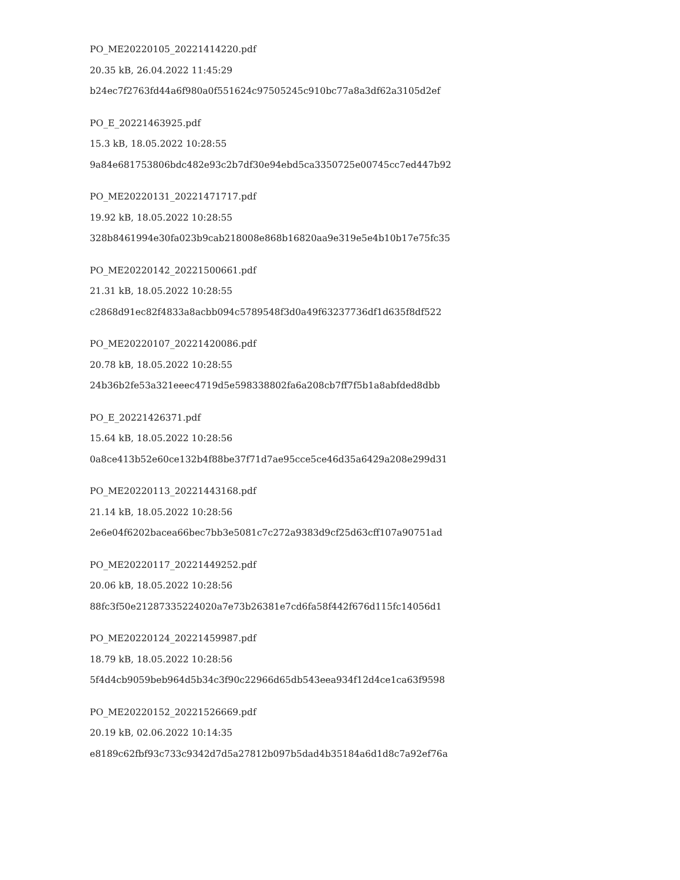PO_ME20220105_20221414220.pdf
20.35 kB, 26.04.2022 11:45:29
b24ec7f2763fd44a6f980a0f551624c97505245c910bc77a8a3df62a3105d2ef
PO_E_20221463925.pdf
15.3 kB, 18.05.2022 10:28:55
9a84e681753806bdc482e93c2b7df30e94ebd5ca3350725e00745cc7ed447b92
PO_ME20220131_20221471717.pdf
19.92 kB, 18.05.2022 10:28:55
328b8461994e30fa023b9cab218008e868b16820aa9e319e5e4b10b17e75fc35
PO_ME20220142_20221500661.pdf
21.31 kB, 18.05.2022 10:28:55
c2868d91ec82f4833a8acbb094c5789548f3d0a49f63237736df1d635f8df522
PO_ME20220107_20221420086.pdf
20.78 kB, 18.05.2022 10:28:55
24b36b2fe53a321eeec4719d5e598338802fa6a208cb7ff7f5b1a8abfded8dbb
PO_E_20221426371.pdf
15.64 kB, 18.05.2022 10:28:56
0a8ce413b52e60ce132b4f88be37f71d7ae95cce5ce46d35a6429a208e299d31
PO_ME20220113_20221443168.pdf
21.14 kB, 18.05.2022 10:28:56
2e6e04f6202bacea66bec7bb3e5081c7c272a9383d9cf25d63cff107a90751ad
PO_ME20220117_20221449252.pdf
20.06 kB, 18.05.2022 10:28:56
88fc3f50e21287335224020a7e73b26381e7cd6fa58f442f676d115fc14056d1
PO_ME20220124_20221459987.pdf
18.79 kB, 18.05.2022 10:28:56
5f4d4cb9059beb964d5b34c3f90c22966d65db543eea934f12d4ce1ca63f9598
PO_ME20220152_20221526669.pdf
20.19 kB, 02.06.2022 10:14:35
e8189c62fbf93c733c9342d7d5a27812b097b5dad4b35184a6d1d8c7a92ef76a